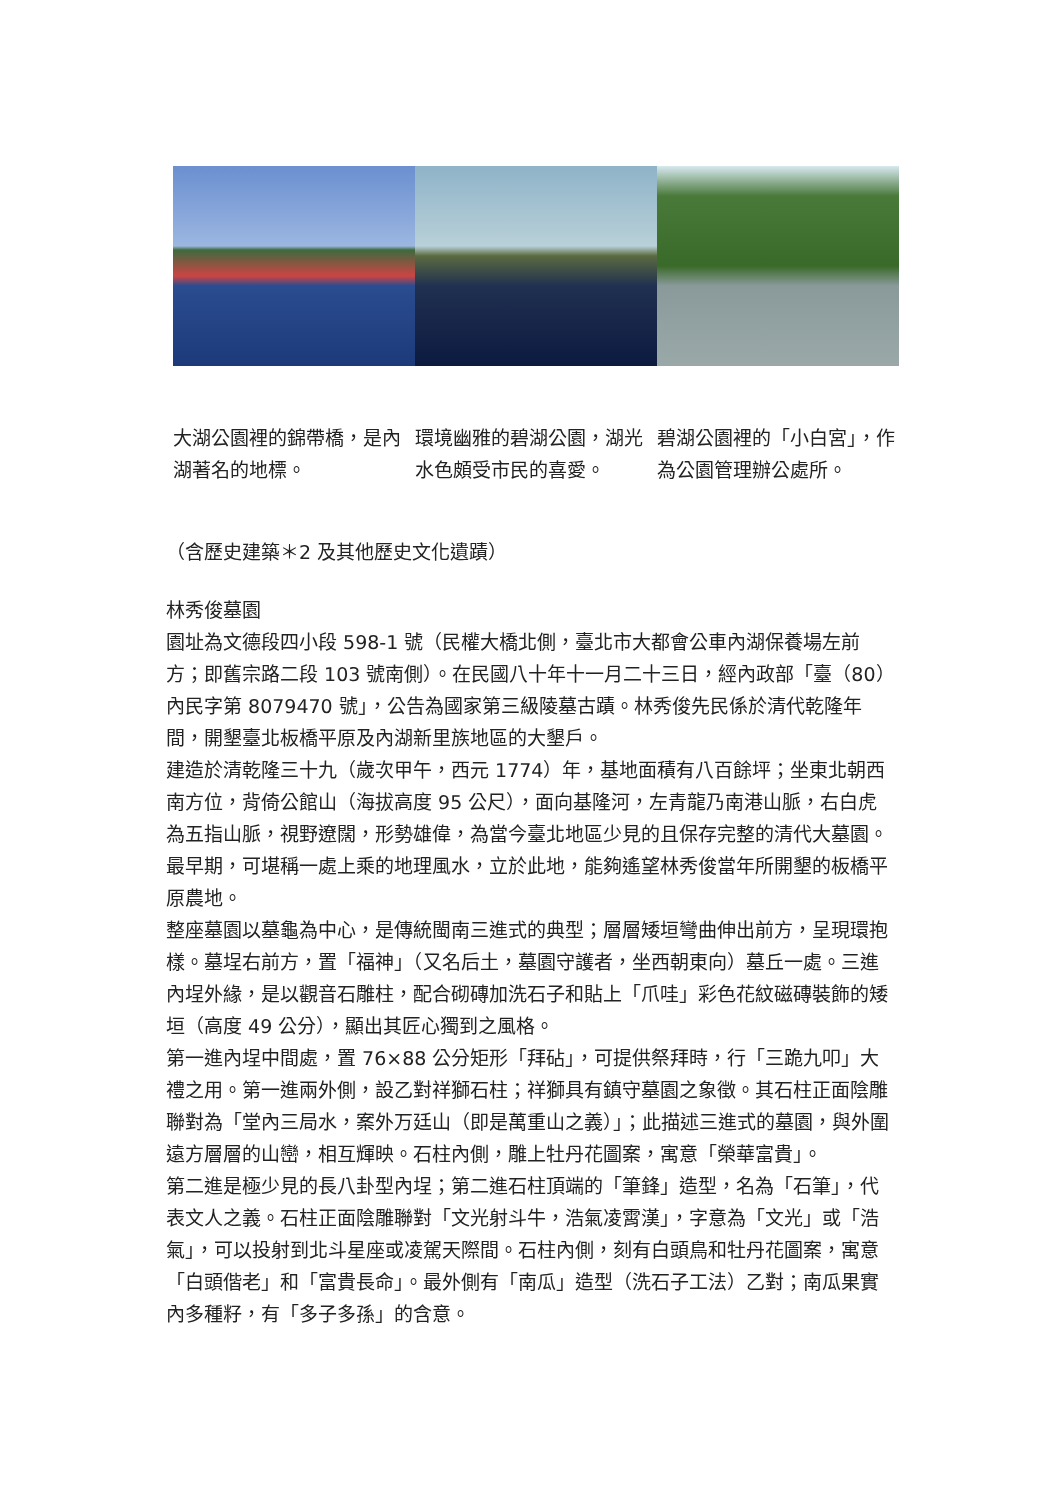大湖公園裡的錦帶橋，是內湖著名的地標。
環境幽雅的碧湖公園，湖光水色頗受市民的喜愛。
碧湖公園裡的「小白宮」，作為公園管理辦公處所。
（含歷史建築＊2 及其他歷史文化遺蹟）
林秀俊墓園
園址為文德段四小段 598-1 號（民權大橋北側，臺北市大都會公車內湖保養場左前方；即舊宗路二段 103 號南側）。在民國八十年十一月二十三日，經內政部「臺（80）內民字第 8079470 號」，公告為國家第三級陵墓古蹟。林秀俊先民係於清代乾隆年間，開墾臺北板橋平原及內湖新里族地區的大墾戶。
建造於清乾隆三十九（歲次甲午，西元 1774）年，基地面積有八百餘坪；坐東北朝西南方位，背倚公館山（海拔高度 95 公尺），面向基隆河，左青龍乃南港山脈，右白虎為五指山脈，視野遼闊，形勢雄偉，為當今臺北地區少見的且保存完整的清代大墓園。最早期，可堪稱一處上乘的地理風水，立於此地，能夠遙望林秀俊當年所開墾的板橋平原農地。
整座墓園以墓龜為中心，是傳統閩南三進式的典型；層層矮垣彎曲伸出前方，呈現環抱樣。墓埕右前方，置「福神」（又名后土，墓園守護者，坐西朝東向）墓丘一處。三進內埕外緣，是以觀音石雕柱，配合砌磚加洗石子和貼上「爪哇」彩色花紋磁磚裝飾的矮垣（高度 49 公分），顯出其匠心獨到之風格。
第一進內埕中間處，置 76×88 公分矩形「拜砧」，可提供祭拜時，行「三跪九叩」大禮之用。第一進兩外側，設乙對祥獅石柱；祥獅具有鎮守墓園之象徵。其石柱正面陰雕聯對為「堂內三局水，案外万廷山（即是萬重山之義）」；此描述三進式的墓園，與外圍遠方層層的山巒，相互輝映。石柱內側，雕上牡丹花圖案，寓意「榮華富貴」。
第二進是極少見的長八卦型內埕；第二進石柱頂端的「筆鋒」造型，名為「石筆」，代表文人之義。石柱正面陰雕聯對「文光射斗牛，浩氣凌霄漢」，字意為「文光」或「浩氣」，可以投射到北斗星座或凌駕天際間。石柱內側，刻有白頭鳥和牡丹花圖案，寓意「白頭偕老」和「富貴長命」。最外側有「南瓜」造型（洗石子工法）乙對；南瓜果實內多種籽，有「多子多孫」的含意。